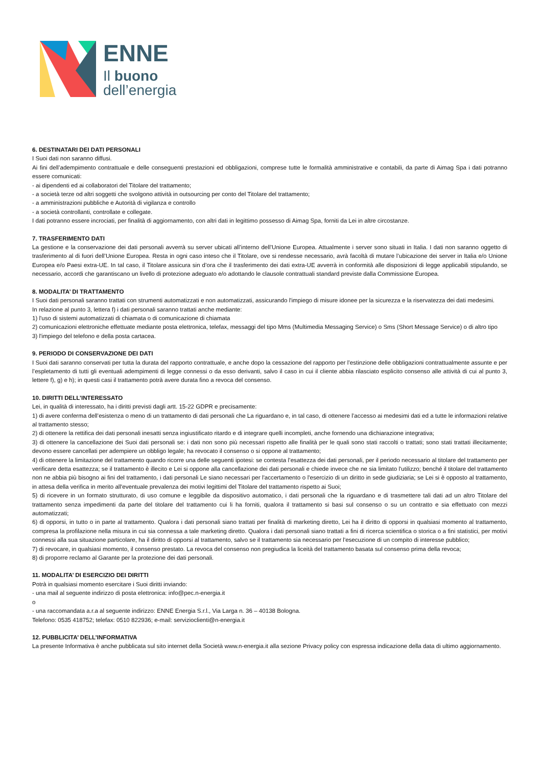ENNE
Il buono
dell’energia
6. DESTINATARI DEI DATI PERSONALI
I Suoi dati non saranno diffusi.
Ai fini dell’adempimento contrattuale e delle conseguenti prestazioni ed obbligazioni, comprese tutte le formalità amministrative e contabili, da parte di Aimag Spa i dati potranno essere comunicati:
- ai dipendenti ed ai collaboratori del Titolare del trattamento;
- a società terze od altri soggetti che svolgono attività in outsourcing per conto del Titolare del trattamento;
- a amministrazioni pubbliche e Autorità di vigilanza e controllo
- a società controllanti, controllate e collegate.
I dati potranno essere incrociati, per finalità di aggiornamento, con altri dati in legittimo possesso di Aimag Spa, forniti da Lei in altre circostanze.
7. TRASFERIMENTO DATI
La gestione e la conservazione dei dati personali avverrà su server ubicati all’interno dell’Unione Europea. Attualmente i server sono situati in Italia. I dati non saranno oggetto di trasferimento al di fuori dell’Unione Europea. Resta in ogni caso inteso che il Titolare, ove si rendesse necessario, avrà facoltà di mutare l’ubicazione dei server in Italia e/o Unione Europea e/o Paesi extra-UE. In tal caso, il Titolare assicura sin d’ora che il trasferimento dei dati extra-UE avverrà in conformità alle disposizioni di legge applicabili stipulando, se necessario, accordi che garantiscano un livello di protezione adeguato e/o adottando le clausole contrattuali standard previste dalla Commissione Europea.
8. MODALITA’ DI TRATTAMENTO
I Suoi dati personali saranno trattati con strumenti automatizzati e non automatizzati, assicurando l'impiego di misure idonee per la sicurezza e la riservatezza dei dati medesimi.
In relazione al punto 3, lettera f) i dati personali saranno trattati anche mediante:
1) l'uso di sistemi automatizzati di chiamata o di comunicazione di chiamata
2) comunicazioni elettroniche effettuate mediante posta elettronica, telefax, messaggi del tipo Mms (Multimedia Messaging Service) o Sms (Short Message Service) o di altro tipo
3) l'impiego del telefono e della posta cartacea.
9. PERIODO DI CONSERVAZIONE DEI DATI
I Suoi dati saranno conservati per tutta la durata del rapporto contrattuale, e anche dopo la cessazione del rapporto per l’estinzione delle obbligazioni contrattualmente assunte e per l’espletamento di tutti gli eventuali adempimenti di legge connessi o da esso derivanti, salvo il caso in cui il cliente abbia rilasciato esplicito consenso alle attività di cui al punto 3, lettere f), g) e h); in questi casi il trattamento potrà avere durata fino a revoca del consenso.
10. DIRITTI DELL’INTERESSATO
Lei, in qualità di interessato, ha i diritti previsti dagli artt. 15-22 GDPR e precisamente:
1) di avere conferma dell’esistenza o meno di un trattamento di dati personali che La riguardano e, in tal caso, di ottenere l’accesso ai medesimi dati ed a tutte le informazioni relative al trattamento stesso;
2) di ottenere la rettifica dei dati personali inesatti senza ingiustificato ritardo e di integrare quelli incompleti, anche fornendo una dichiarazione integrativa;
3) di ottenere la cancellazione dei Suoi dati personali se: i dati non sono più necessari rispetto alle finalità per le quali sono stati raccolti o trattati; sono stati trattati illecitamente; devono essere cancellati per adempiere un obbligo legale; ha revocato il consenso o si oppone al trattamento;
4) di ottenere la limitazione del trattamento quando ricorre una delle seguenti ipotesi: se contesta l’esattezza dei dati personali, per il periodo necessario al titolare del trattamento per verificare detta esattezza; se il trattamento è illecito e Lei si oppone alla cancellazione dei dati personali e chiede invece che ne sia limitato l'utilizzo; benché il titolare del trattamento non ne abbia più bisogno ai fini del trattamento, i dati personali Le siano necessari per l'accertamento o l'esercizio di un diritto in sede giudiziaria; se Lei si è opposto al trattamento, in attesa della verifica in merito all'eventuale prevalenza dei motivi legittimi del Titolare del trattamento rispetto ai Suoi;
5) di ricevere in un formato strutturato, di uso comune e leggibile da dispositivo automatico, i dati personali che la riguardano e di trasmettere tali dati ad un altro Titolare del trattamento senza impedimenti da parte del titolare del trattamento cui li ha forniti, qualora il trattamento si basi sul consenso o su un contratto e sia effettuato con mezzi automatizzati;
6) di opporsi, in tutto o in parte al trattamento. Qualora i dati personali siano trattati per finalità di marketing diretto, Lei ha il diritto di opporsi in qualsiasi momento al trattamento, compresa la profilazione nella misura in cui sia connessa a tale marketing diretto. Qualora i dati personali siano trattati a fini di ricerca scientifica o storica o a fini statistici, per motivi connessi alla sua situazione particolare, ha il diritto di opporsi al trattamento, salvo se il trattamento sia necessario per l'esecuzione di un compito di interesse pubblico;
7) di revocare, in qualsiasi momento, il consenso prestato. La revoca del consenso non pregiudica la liceità del trattamento basata sul consenso prima della revoca;
8) di proporre reclamo al Garante per la protezione dei dati personali.
11. MODALITA’ DI ESERCIZIO DEI DIRITTI
Potrà in qualsiasi momento esercitare i Suoi diritti inviando:
- una mail al seguente indirizzo di posta elettronica: info@pec.n-energia.it
o
- una raccomandata a.r.a al seguente indirizzo: ENNE Energia S.r.l., Via Larga n. 36 – 40138 Bologna.
Telefono: 0535 418752; telefax: 0510 822936; e-mail: servizioclienti@n-energia.it
12. PUBBLICITA’ DELL’INFORMATIVA
La presente Informativa è anche pubblicata sul sito internet della Società www.n-energia.it alla sezione Privacy policy con espressa indicazione della data di ultimo aggiornamento.